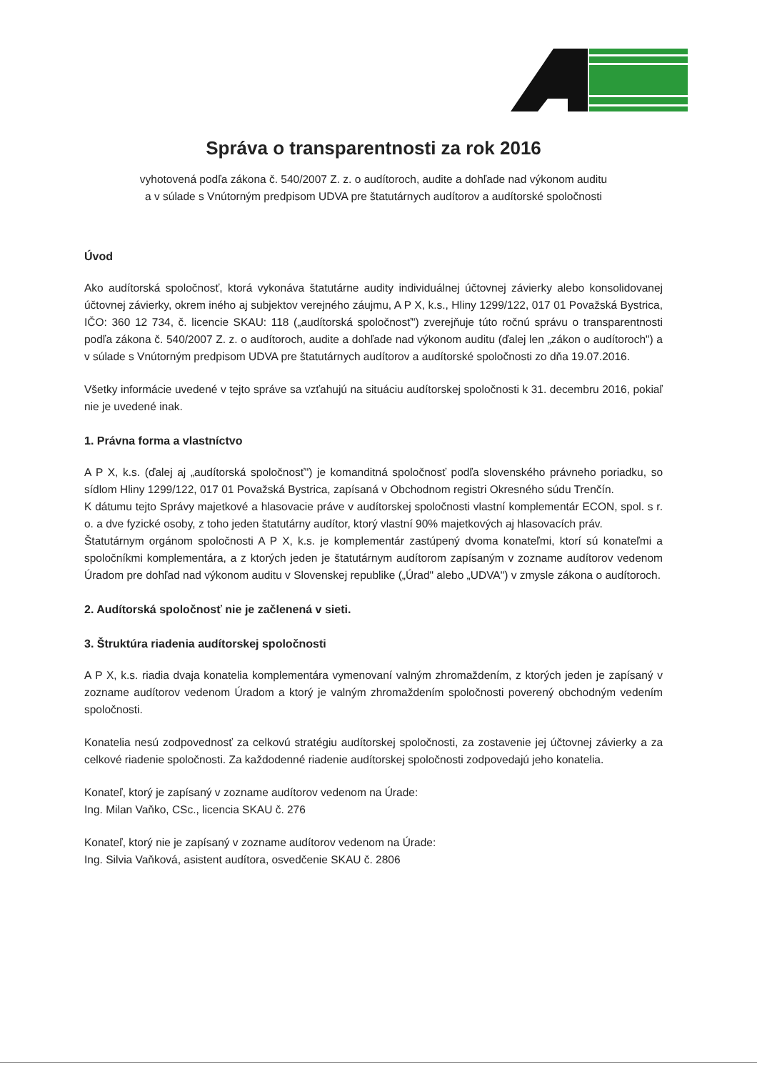Správa o transparentnosti za rok 2016
vyhotovená podľa zákona č. 540/2007 Z. z. o audítoroch, audite a dohľade nad výkonom auditu
a v súlade s Vnútorným predpisom UDVA pre štatutárnych audítorov a audítorské spoločnosti
Úvod
Ako audítorská spoločnosť, ktorá vykonáva štatutárne audity individuálnej účtovnej závierky alebo konsolidovanej účtovnej závierky, okrem iného aj subjektov verejného záujmu, A P X, k.s., Hliny 1299/122, 017 01 Považská Bystrica, IČO: 360 12 734, č. licencie SKAU: 118 („audítorská spoločnosť") zverejňuje túto ročnú správu o transparentnosti podľa zákona č. 540/2007 Z. z. o audítoroch, audite a dohľade nad výkonom auditu (ďalej len „zákon o audítoroch") a v súlade s Vnútorným predpisom UDVA pre štatutárnych audítorov a audítorské spoločnosti zo dňa 19.07.2016.
Všetky informácie uvedené v tejto správe sa vzťahujú na situáciu audítorskej spoločnosti k 31. decembru 2016, pokiaľ nie je uvedené inak.
1. Právna forma a vlastníctvo
A P X, k.s. (ďalej aj „audítorská spoločnosť") je komanditná spoločnosť podľa slovenského právneho poriadku, so sídlom Hliny 1299/122, 017 01 Považská Bystrica, zapísaná v Obchodnom registri Okresného súdu Trenčín.
K dátumu tejto Správy majetkové a hlasovacie práve v audítorskej spoločnosti vlastní komplementár ECON, spol. s r. o. a dve fyzické osoby, z toho jeden štatutárny audítor, ktorý vlastní 90% majetkových aj hlasovacích práv.
Štatutárnym orgánom spoločnosti A P X, k.s. je komplementár zastúpený dvoma konateľmi, ktorí sú konateľmi a spoločníkmi komplementára, a z ktorých jeden je štatutárnym audítorom zapísaným v zozname audítorov vedenom Úradom pre dohľad nad výkonom auditu v Slovenskej republike („Úrad" alebo „UDVA") v zmysle zákona o audítoroch.
2. Audítorská spoločnosť nie je začlenená v sieti.
3. Štruktúra riadenia audítorskej spoločnosti
A P X, k.s. riadia dvaja konatelia komplementára vymenovaní valným zhromaždením, z ktorých jeden je zapísaný v zozname audítorov vedenom Úradom a ktorý je valným zhromaždením spoločnosti poverený obchodným vedením spoločnosti.
Konatelia nesú zodpovednosť za celkovú stratégiu audítorskej spoločnosti, za zostavenie jej účtovnej závierky a za celkové riadenie spoločnosti. Za každodenné riadenie audítorskej spoločnosti zodpovedajú jeho konatelia.
Konateľ, ktorý je zapísaný v zozname audítorov vedenom na Úrade:
Ing. Milan Vaňko, CSc., licencia SKAU č. 276
Konateľ, ktorý nie je zapísaný v zozname audítorov vedenom na Úrade:
Ing. Silvia Vaňková, asistent audítora, osvedčenie SKAU č. 2806